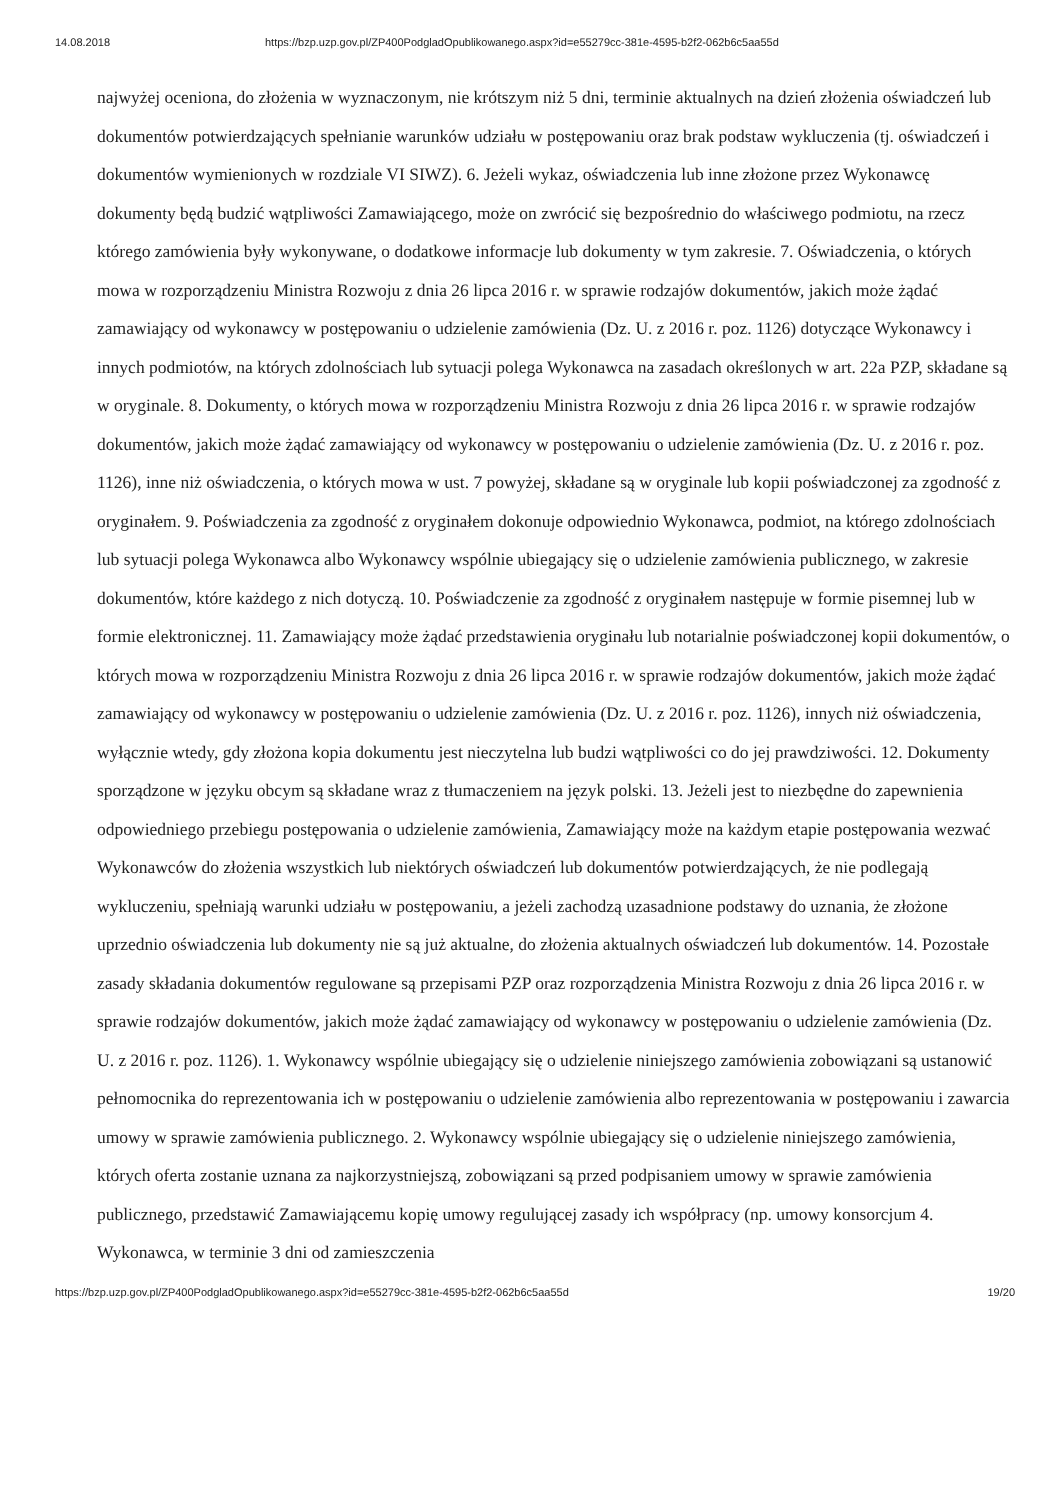14.08.2018 https://bzp.uzp.gov.pl/ZP400PodgladOpublikowanego.aspx?id=e55279cc-381e-4595-b2f2-062b6c5aa55d
najwyżej oceniona, do złożenia w wyznaczonym, nie krótszym niż 5 dni, terminie aktualnych na dzień złożenia oświadczeń lub dokumentów potwierdzających spełnianie warunków udziału w postępowaniu oraz brak podstaw wykluczenia (tj. oświadczeń i dokumentów wymienionych w rozdziale VI SIWZ). 6. Jeżeli wykaz, oświadczenia lub inne złożone przez Wykonawcę dokumenty będą budzić wątpliwości Zamawiającego, może on zwrócić się bezpośrednio do właściwego podmiotu, na rzecz którego zamówienia były wykonywane, o dodatkowe informacje lub dokumenty w tym zakresie. 7. Oświadczenia, o których mowa w rozporządzeniu Ministra Rozwoju z dnia 26 lipca 2016 r. w sprawie rodzajów dokumentów, jakich może żądać zamawiający od wykonawcy w postępowaniu o udzielenie zamówienia (Dz. U. z 2016 r. poz. 1126) dotyczące Wykonawcy i innych podmiotów, na których zdolnościach lub sytuacji polega Wykonawca na zasadach określonych w art. 22a PZP, składane są w oryginale. 8. Dokumenty, o których mowa w rozporządzeniu Ministra Rozwoju z dnia 26 lipca 2016 r. w sprawie rodzajów dokumentów, jakich może żądać zamawiający od wykonawcy w postępowaniu o udzielenie zamówienia (Dz. U. z 2016 r. poz. 1126), inne niż oświadczenia, o których mowa w ust. 7 powyżej, składane są w oryginale lub kopii poświadczonej za zgodność z oryginałem. 9. Poświadczenia za zgodność z oryginałem dokonuje odpowiednio Wykonawca, podmiot, na którego zdolnościach lub sytuacji polega Wykonawca albo Wykonawcy wspólnie ubiegający się o udzielenie zamówienia publicznego, w zakresie dokumentów, które każdego z nich dotyczą. 10. Poświadczenie za zgodność z oryginałem następuje w formie pisemnej lub w formie elektronicznej. 11. Zamawiający może żądać przedstawienia oryginału lub notarialnie poświadczonej kopii dokumentów, o których mowa w rozporządzeniu Ministra Rozwoju z dnia 26 lipca 2016 r. w sprawie rodzajów dokumentów, jakich może żądać zamawiający od wykonawcy w postępowaniu o udzielenie zamówienia (Dz. U. z 2016 r. poz. 1126), innych niż oświadczenia, wyłącznie wtedy, gdy złożona kopia dokumentu jest nieczytelna lub budzi wątpliwości co do jej prawdziwości. 12. Dokumenty sporządzone w języku obcym są składane wraz z tłumaczeniem na język polski. 13. Jeżeli jest to niezbędne do zapewnienia odpowiedniego przebiegu postępowania o udzielenie zamówienia, Zamawiający może na każdym etapie postępowania wezwać Wykonawców do złożenia wszystkich lub niektórych oświadczeń lub dokumentów potwierdzających, że nie podlegają wykluczeniu, spełniają warunki udziału w postępowaniu, a jeżeli zachodzą uzasadnione podstawy do uznania, że złożone uprzednio oświadczenia lub dokumenty nie są już aktualne, do złożenia aktualnych oświadczeń lub dokumentów. 14. Pozostałe zasady składania dokumentów regulowane są przepisami PZP oraz rozporządzenia Ministra Rozwoju z dnia 26 lipca 2016 r. w sprawie rodzajów dokumentów, jakich może żądać zamawiający od wykonawcy w postępowaniu o udzielenie zamówienia (Dz. U. z 2016 r. poz. 1126). 1. Wykonawcy wspólnie ubiegający się o udzielenie niniejszego zamówienia zobowiązani są ustanowić pełnomocnika do reprezentowania ich w postępowaniu o udzielenie zamówienia albo reprezentowania w postępowaniu i zawarcia umowy w sprawie zamówienia publicznego. 2. Wykonawcy wspólnie ubiegający się o udzielenie niniejszego zamówienia, których oferta zostanie uznana za najkorzystniejszą, zobowiązani są przed podpisaniem umowy w sprawie zamówienia publicznego, przedstawić Zamawiającemu kopię umowy regulującej zasady ich współpracy (np. umowy konsorcjum 4. Wykonawca, w terminie 3 dni od zamieszczenia
https://bzp.uzp.gov.pl/ZP400PodgladOpublikowanego.aspx?id=e55279cc-381e-4595-b2f2-062b6c5aa55d 19/20